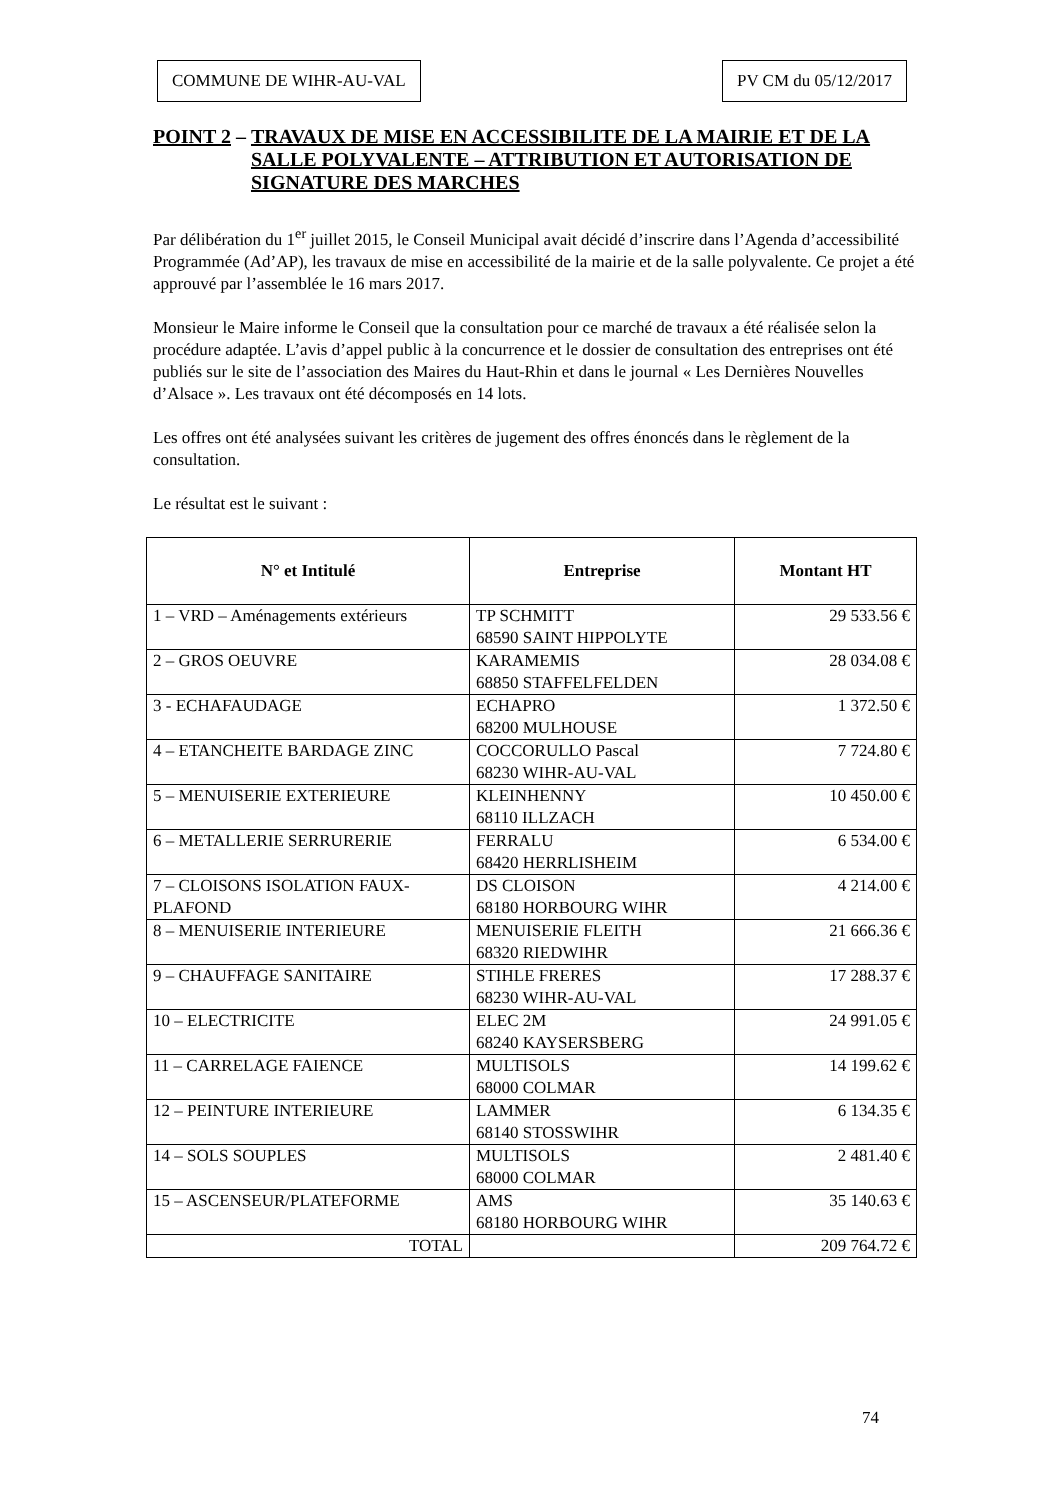COMMUNE DE WIHR-AU-VAL PV CM du 05/12/2017
POINT 2 – TRAVAUX DE MISE EN ACCESSIBILITE DE LA MAIRIE ET DE LA SALLE POLYVALENTE – ATTRIBUTION ET AUTORISATION DE SIGNATURE DES MARCHES
Par délibération du 1<sup>er</sup> juillet 2015, le Conseil Municipal avait décidé d’inscrire dans l’Agenda d’accessibilité Programmée (Ad’AP), les travaux de mise en accessibilité de la mairie et de la salle polyvalente. Ce projet a été approuvé par l’assemblée le 16 mars 2017.
Monsieur le Maire informe le Conseil que la consultation pour ce marché de travaux a été réalisée selon la procédure adaptée. L’avis d’appel public à la concurrence et le dossier de consultation des entreprises ont été publiés sur le site de l’association des Maires du Haut-Rhin et dans le journal « Les Dernières Nouvelles d’Alsace ». Les travaux ont été décomposés en 14 lots.
Les offres ont été analysées suivant les critères de jugement des offres énoncés dans le règlement de la consultation.
Le résultat est le suivant :
| N° et Intitulé | Entreprise | Montant HT |
| --- | --- | --- |
| 1 – VRD – Aménagements extérieurs | TP SCHMITT 68590 SAINT HIPPOLYTE | 29 533.56 € |
| 2 – GROS OEUVRE | KARAMEMIS 68850 STAFFELFELDEN | 28 034.08 € |
| 3 - ECHAFAUDAGE | ECHAPRO 68200 MULHOUSE | 1 372.50 € |
| 4 – ETANCHEITE BARDAGE ZINC | COCCORULLO Pascal 68230 WIHR-AU-VAL | 7 724.80 € |
| 5 – MENUISERIE EXTERIEURE | KLEINHENNY 68110 ILLZACH | 10 450.00 € |
| 6 – METALLERIE SERRURERIE | FERRALU 68420 HERRLISHEIM | 6 534.00 € |
| 7 – CLOISONS ISOLATION FAUX-PLAFOND | DS CLOISON 68180 HORBOURG WIHR | 4 214.00 € |
| 8 – MENUISERIE INTERIEURE | MENUISERIE FLEITH 68320 RIEDWIHR | 21 666.36 € |
| 9 – CHAUFFAGE SANITAIRE | STIHLE FRERES 68230 WIHR-AU-VAL | 17 288.37 € |
| 10 – ELECTRICITE | ELEC 2M 68240 KAYSERSBERG | 24 991.05 € |
| 11 – CARRELAGE FAIENCE | MULTISOLS 68000 COLMAR | 14 199.62 € |
| 12 – PEINTURE INTERIEURE | LAMMER 68140 STOSSWIHR | 6 134.35 € |
| 14 – SOLS SOUPLES | MULTISOLS 68000 COLMAR | 2 481.40 € |
| 15 – ASCENSEUR/PLATEFORME | AMS 68180 HORBOURG WIHR | 35 140.63 € |
| TOTAL | | 209 764.72 € |
74